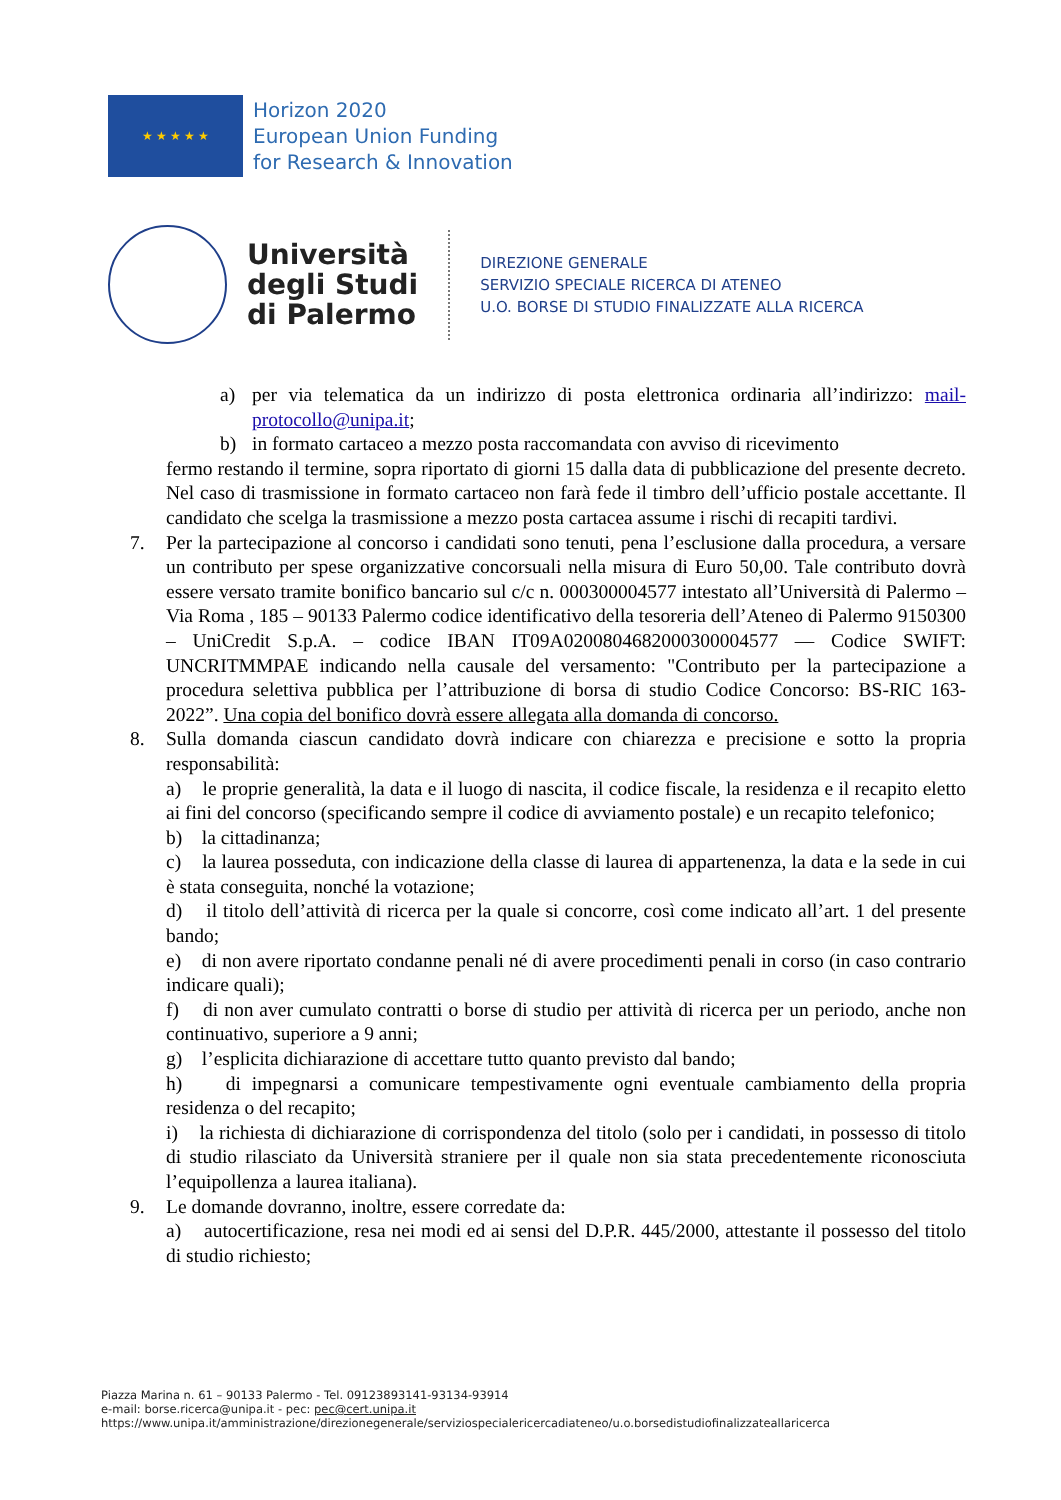★ ★ ★ ★ ★
Horizon 2020
European Union Funding
for Research & Innovation
Università
degli Studi
di Palermo
DIREZIONE GENERALE
SERVIZIO SPECIALE RICERCA DI ATENEO
U.O. BORSE DI STUDIO FINALIZZATE ALLA RICERCA
a) per via telematica da un indirizzo di posta elettronica ordinaria all’indirizzo: mail-protocollo@unipa.it;
b) in formato cartaceo a mezzo posta raccomandata con avviso di ricevimento
fermo restando il termine, sopra riportato di giorni 15 dalla data di pubblicazione del presente decreto. Nel caso di trasmissione in formato cartaceo non farà fede il timbro dell’ufficio postale accettante. Il candidato che scelga la trasmissione a mezzo posta cartacea assume i rischi di recapiti tardivi.
7. Per la partecipazione al concorso i candidati sono tenuti, pena l’esclusione dalla procedura, a versare un contributo per spese organizzative concorsuali nella misura di Euro 50,00. Tale contributo dovrà essere versato tramite bonifico bancario sul c/c n. 000300004577 intestato all’Università di Palermo – Via Roma , 185 – 90133 Palermo codice identificativo della tesoreria dell’Ateneo di Palermo 9150300 – UniCredit S.p.A. – codice IBAN IT09A0200804682000300004577 — Codice SWIFT: UNCRITMMPAE indicando nella causale del versamento: "Contributo per la partecipazione a procedura selettiva pubblica per l’attribuzione di borsa di studio Codice Concorso: BS-RIC 163-2022”. Una copia del bonifico dovrà essere allegata alla domanda di concorso.
8. Sulla domanda ciascun candidato dovrà indicare con chiarezza e precisione e sotto la propria responsabilità:
a) le proprie generalità, la data e il luogo di nascita, il codice fiscale, la residenza e il recapito eletto ai fini del concorso (specificando sempre il codice di avviamento postale) e un recapito telefonico;
b) la cittadinanza;
c) la laurea posseduta, con indicazione della classe di laurea di appartenenza, la data e la sede in cui è stata conseguita, nonché la votazione;
d) il titolo dell’attività di ricerca per la quale si concorre, così come indicato all’art. 1 del presente bando;
e) di non avere riportato condanne penali né di avere procedimenti penali in corso (in caso contrario indicare quali);
f) di non aver cumulato contratti o borse di studio per attività di ricerca per un periodo, anche non continuativo, superiore a 9 anni;
g) l’esplicita dichiarazione di accettare tutto quanto previsto dal bando;
h) di impegnarsi a comunicare tempestivamente ogni eventuale cambiamento della propria residenza o del recapito;
i) la richiesta di dichiarazione di corrispondenza del titolo (solo per i candidati, in possesso di titolo di studio rilasciato da Università straniere per il quale non sia stata precedentemente riconosciuta l’equipollenza a laurea italiana).
9. Le domande dovranno, inoltre, essere corredate da:
a) autocertificazione, resa nei modi ed ai sensi del D.P.R. 445/2000, attestante il possesso del titolo di studio richiesto;
Piazza Marina n. 61 – 90133 Palermo - Tel. 09123893141-93134-93914
e-mail: borse.ricerca@unipa.it - pec: pec@cert.unipa.it
https://www.unipa.it/amministrazione/direzionegenerale/serviziospecialericercadiateneo/u.o.borsedistudiofinalizzateallaricerca